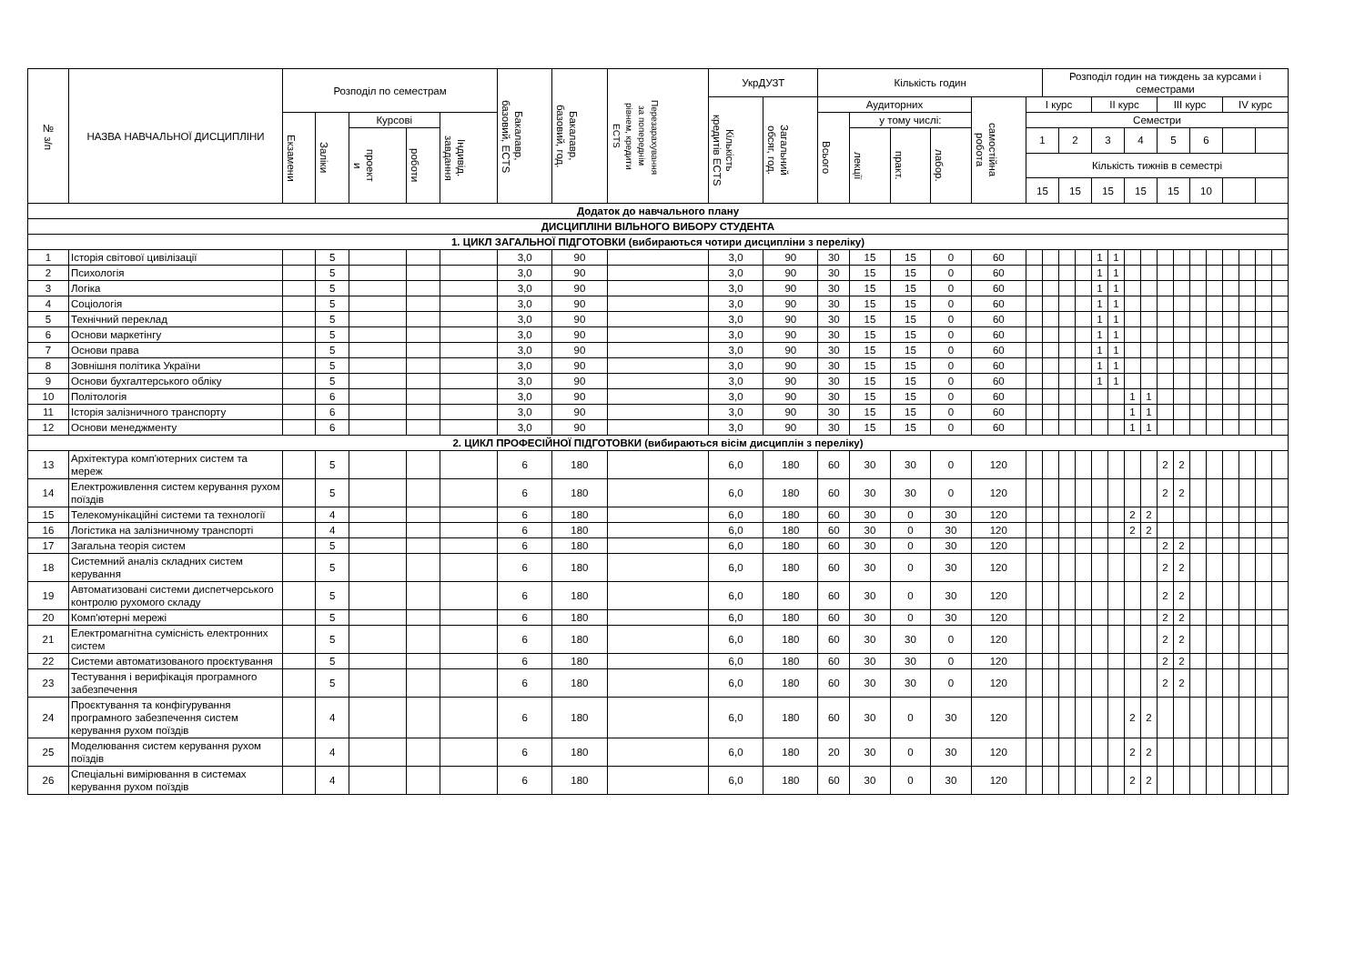| № з/п | НАЗВА НАВЧАЛЬНОЇ ДИСЦИПЛІНИ | Розподіл по семестрам | | | | | Бакалавр, базовий, ECTS | Бакалавр, базовий, год. | Перезарахування за попереднім рівнем, кредити ECTS | УкрДУЗТ | | Кількість годин | | | | | | Розподіл годин на тиждень за курсами і семестрами | | | | | | | | | | | | | | |
| --- | --- | --- | --- | --- | --- | --- | --- | --- | --- | --- | --- | --- | --- | --- | --- | --- | --- | --- | --- | --- | --- | --- | --- | --- | --- | --- | --- | --- | --- | --- | --- | --- |
| | | | | | | | | | | Кількість кредитів ECTS | Загальний обсяг, год. | Аудиторних | | | | самостійна робота | I курс | | | | II курс | | | | III курс | | | | IV курс | | | |
| | | Екзамени | Заліки | Курсові | | Індивід. завдання | | | | | | Всього | у тому числі: | | | | Семестри | | | | | | | | | | | | | | | |
| | | | | проект и | роботи | | | | | | | | лекції | практ. | лабор. | | 1 | | 2 | | 3 | | 4 | | 5 | | 6 | | | | | |
| | | | | | | | | | | | | | | | | | Кількість тижнів в семестрі | | | | | | | | | | | | | | | |
| | | | | | | | | | | | | | | | | | 15 | | 15 | | 15 | | 15 | | 15 | | 10 | | | | | |
| Додаток до навчального плану | | | | | | | | | | | | | | | | | | | | | | | | | | | | | | | | |
| ДИСЦИПЛІНИ ВІЛЬНОГО ВИБОРУ СТУДЕНТА | | | | | | | | | | | | | | | | | | | | | | | | | | | | | | | | |
| 1. ЦИКЛ ЗАГАЛЬНОЇ ПІДГОТОВКИ (вибираються чотири дисципліни з переліку) | | | | | | | | | | | | | | | | | | | | | | | | | | | | | | | | |
| 1 | Історія світової цивілізації | | 5 | | | | 3,0 | 90 | | 3,0 | 90 | 30 | 15 | 15 | 0 | 60 | | | | | 1 | 1 | | | | | | | | | | |
| 2 | Психологія | | 5 | | | | 3,0 | 90 | | 3,0 | 90 | 30 | 15 | 15 | 0 | 60 | | | | | 1 | 1 | | | | | | | | | | |
| 3 | Логіка | | 5 | | | | 3,0 | 90 | | 3,0 | 90 | 30 | 15 | 15 | 0 | 60 | | | | | 1 | 1 | | | | | | | | | | |
| 4 | Соціологія | | 5 | | | | 3,0 | 90 | | 3,0 | 90 | 30 | 15 | 15 | 0 | 60 | | | | | 1 | 1 | | | | | | | | | | |
| 5 | Технічний переклад | | 5 | | | | 3,0 | 90 | | 3,0 | 90 | 30 | 15 | 15 | 0 | 60 | | | | | 1 | 1 | | | | | | | | | | |
| 6 | Основи маркетінгу | | 5 | | | | 3,0 | 90 | | 3,0 | 90 | 30 | 15 | 15 | 0 | 60 | | | | | 1 | 1 | | | | | | | | | | |
| 7 | Основи права | | 5 | | | | 3,0 | 90 | | 3,0 | 90 | 30 | 15 | 15 | 0 | 60 | | | | | 1 | 1 | | | | | | | | | | |
| 8 | Зовнішня політика України | | 5 | | | | 3,0 | 90 | | 3,0 | 90 | 30 | 15 | 15 | 0 | 60 | | | | | 1 | 1 | | | | | | | | | | |
| 9 | Основи бухгалтерського обліку | | 5 | | | | 3,0 | 90 | | 3,0 | 90 | 30 | 15 | 15 | 0 | 60 | | | | | 1 | 1 | | | | | | | | | | |
| 10 | Політологія | | 6 | | | | 3,0 | 90 | | 3,0 | 90 | 30 | 15 | 15 | 0 | 60 | | | | | | | 1 | 1 | | | | | | | | |
| 11 | Історія залізничного транспорту | | 6 | | | | 3,0 | 90 | | 3,0 | 90 | 30 | 15 | 15 | 0 | 60 | | | | | | | 1 | 1 | | | | | | | | |
| 12 | Основи менеджменту | | 6 | | | | 3,0 | 90 | | 3,0 | 90 | 30 | 15 | 15 | 0 | 60 | | | | | | | 1 | 1 | | | | | | | | |
| 2. ЦИКЛ ПРОФЕСІЙНОЇ ПІДГОТОВКИ (вибираються вісім дисциплін з переліку) | | | | | | | | | | | | | | | | | | | | | | | | | | | | | | | | |
| 13 | Архітектура комп'ютерних систем та мереж | | 5 | | | | 6 | 180 | | 6,0 | 180 | 60 | 30 | 30 | 0 | 120 | | | | | | | | | 2 | 2 | | | | | | |
| 14 | Електроживлення систем керування рухом поїздів | | 5 | | | | 6 | 180 | | 6,0 | 180 | 60 | 30 | 30 | 0 | 120 | | | | | | | | | 2 | 2 | | | | | | |
| 15 | Телекомунікаційні системи та технології | | 4 | | | | 6 | 180 | | 6,0 | 180 | 60 | 30 | 0 | 30 | 120 | | | | | | | 2 | 2 | | | | | | | | |
| 16 | Логістика на залізничному транспорті | | 4 | | | | 6 | 180 | | 6,0 | 180 | 60 | 30 | 0 | 30 | 120 | | | | | | | 2 | 2 | | | | | | | | |
| 17 | Загальна теорія систем | | 5 | | | | 6 | 180 | | 6,0 | 180 | 60 | 30 | 0 | 30 | 120 | | | | | | | | | 2 | 2 | | | | | | |
| 18 | Системний аналіз складних систем керування | | 5 | | | | 6 | 180 | | 6,0 | 180 | 60 | 30 | 0 | 30 | 120 | | | | | | | | | 2 | 2 | | | | | | |
| 19 | Автоматизовані системи диспетчерського контролю рухомого складу | | 5 | | | | 6 | 180 | | 6,0 | 180 | 60 | 30 | 0 | 30 | 120 | | | | | | | | | 2 | 2 | | | | | | |
| 20 | Комп'ютерні мережі | | 5 | | | | 6 | 180 | | 6,0 | 180 | 60 | 30 | 0 | 30 | 120 | | | | | | | | | 2 | 2 | | | | | | |
| 21 | Електромагнітна сумісність електронних систем | | 5 | | | | 6 | 180 | | 6,0 | 180 | 60 | 30 | 30 | 0 | 120 | | | | | | | | | 2 | 2 | | | | | | |
| 22 | Системи автоматизованого проєктування | | 5 | | | | 6 | 180 | | 6,0 | 180 | 60 | 30 | 30 | 0 | 120 | | | | | | | | | 2 | 2 | | | | | | |
| 23 | Тестування і верифікація програмного забезпечення | | 5 | | | | 6 | 180 | | 6,0 | 180 | 60 | 30 | 30 | 0 | 120 | | | | | | | | | 2 | 2 | | | | | | |
| 24 | Проєктування та конфігурування програмного забезпечення систем керування рухом поїздів | | 4 | | | | 6 | 180 | | 6,0 | 180 | 60 | 30 | 0 | 30 | 120 | | | | | | | 2 | 2 | | | | | | | | |
| 25 | Моделювання систем керування рухом поїздів | | 4 | | | | 6 | 180 | | 6,0 | 180 | 20 | 30 | 0 | 30 | 120 | | | | | | | 2 | 2 | | | | | | | | |
| 26 | Спеціальні вимірювання в системах керування рухом поїздів | | 4 | | | | 6 | 180 | | 6,0 | 180 | 60 | 30 | 0 | 30 | 120 | | | | | | | 2 | 2 | | | | | | | | |